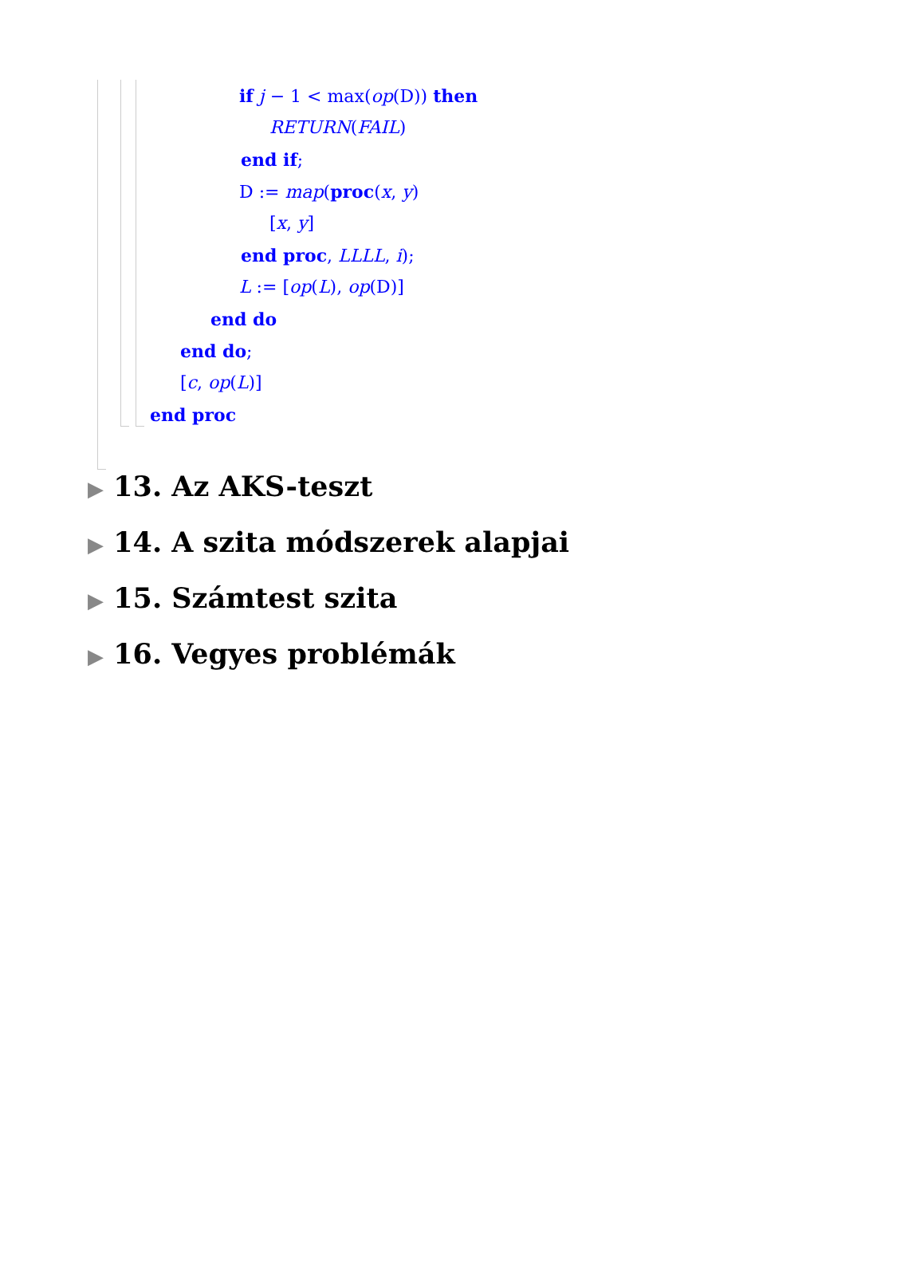if j − 1 < max(op(D)) then
RETURN(FAIL)
end if;
D := map(proc(x, y)
[x, y]
end proc, LLLL, i);
L := [op(L), op(D)]
end do
end do;
[c, op(L)]
end proc
▶ 13. Az AKS-teszt
▶ 14. A szita módszerek alapjai
▶ 15. Számtest szita
▶ 16. Vegyes problémák